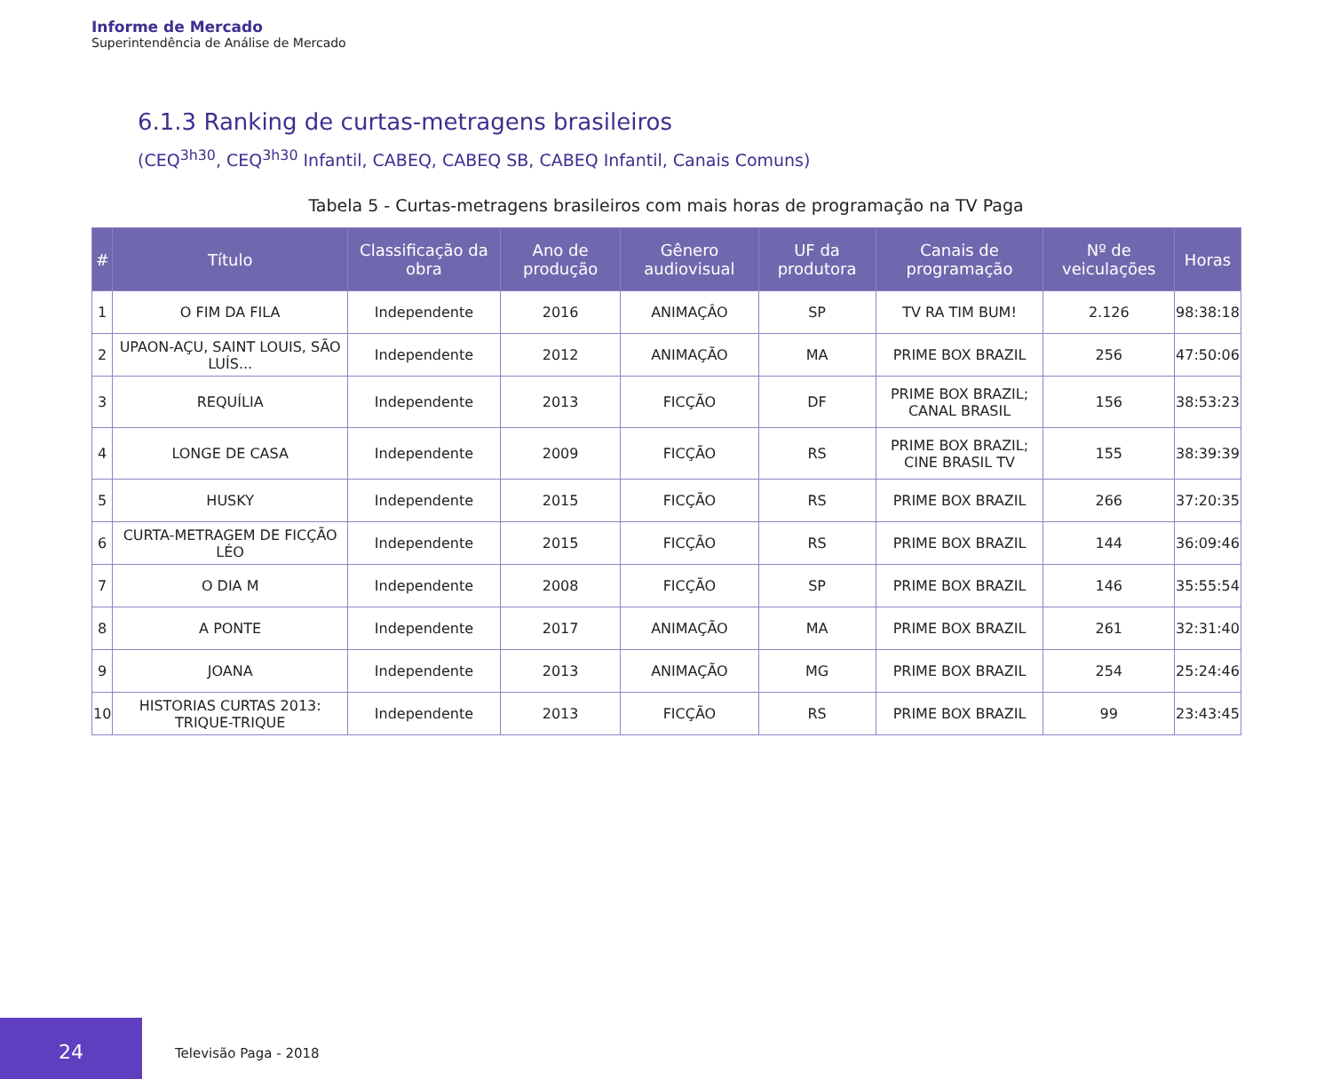Informe de Mercado
Superintendência de Análise de Mercado
6.1.3 Ranking de curtas-metragens brasileiros
(CEQ<sup>3h30</sup>, CEQ<sup>3h30</sup> Infantil, CABEQ, CABEQ SB, CABEQ Infantil, Canais Comuns)
Tabela 5 - Curtas-metragens brasileiros com mais horas de programação na TV Paga
| # | Título | Classificação da obra | Ano de produção | Gênero audiovisual | UF da produtora | Canais de programação | Nº de veiculações | Horas |
| --- | --- | --- | --- | --- | --- | --- | --- | --- |
| 1 | O FIM DA FILA | Independente | 2016 | ANIMAÇÂO | SP | TV RA TIM BUM! | 2.126 | 98:38:18 |
| 2 | UPAON-AÇU, SAINT LOUIS, SÃO LUÍS... | Independente | 2012 | ANIMAÇÃO | MA | PRIME BOX BRAZIL | 256 | 47:50:06 |
| 3 | REQUÍLIA | Independente | 2013 | FICÇÃO | DF | PRIME BOX BRAZIL; CANAL BRASIL | 156 | 38:53:23 |
| 4 | LONGE DE CASA | Independente | 2009 | FICÇÃO | RS | PRIME BOX BRAZIL; CINE BRASIL TV | 155 | 38:39:39 |
| 5 | HUSKY | Independente | 2015 | FICÇÃO | RS | PRIME BOX BRAZIL | 266 | 37:20:35 |
| 6 | CURTA-METRAGEM DE FICÇÃO LÉO | Independente | 2015 | FICÇÃO | RS | PRIME BOX BRAZIL | 144 | 36:09:46 |
| 7 | O DIA M | Independente | 2008 | FICÇÃO | SP | PRIME BOX BRAZIL | 146 | 35:55:54 |
| 8 | A PONTE | Independente | 2017 | ANIMAÇÃO | MA | PRIME BOX BRAZIL | 261 | 32:31:40 |
| 9 | JOANA | Independente | 2013 | ANIMAÇÃO | MG | PRIME BOX BRAZIL | 254 | 25:24:46 |
| 10 | HISTORIAS CURTAS 2013: TRIQUE-TRIQUE | Independente | 2013 | FICÇÃO | RS | PRIME BOX BRAZIL | 99 | 23:43:45 |
24
Televisão Paga - 2018